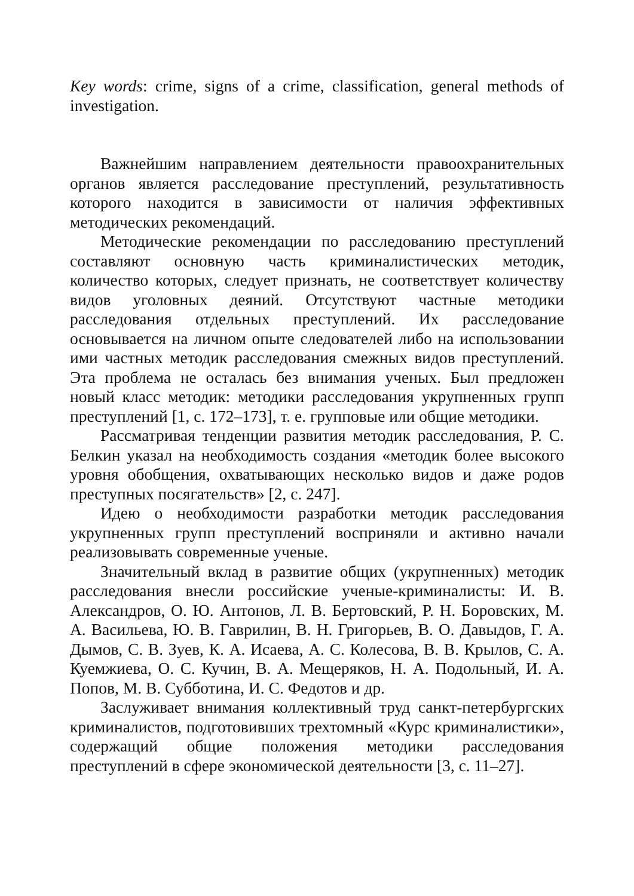Key words: crime, signs of a crime, classification, general methods of investigation.
Важнейшим направлением деятельности правоохранительных органов является расследование преступлений, результативность которого находится в зависимости от наличия эффективных методических рекомендаций.
Методические рекомендации по расследованию преступлений составляют основную часть криминалистических методик, количество которых, следует признать, не соответствует количеству видов уголовных деяний. Отсутствуют частные методики расследования отдельных преступлений. Их расследование основывается на личном опыте следователей либо на использовании ими частных методик расследования смежных видов преступлений. Эта проблема не осталась без внимания ученых. Был предложен новый класс методик: методики расследования укрупненных групп преступлений [1, с. 172–173], т. е. групповые или общие методики.
Рассматривая тенденции развития методик расследования, Р. С. Белкин указал на необходимость создания «методик более высокого уровня обобщения, охватывающих несколько видов и даже родов преступных посягательств» [2, с. 247].
Идею о необходимости разработки методик расследования укрупненных групп преступлений восприняли и активно начали реализовывать современные ученые.
Значительный вклад в развитие общих (укрупненных) методик расследования внесли российские ученые-криминалисты: И. В. Александров, О. Ю. Антонов, Л. В. Бертовский, Р. Н. Боровских, М. А. Васильева, Ю. В. Гаврилин, В. Н. Григорьев, В. О. Давыдов, Г. А. Дымов, С. В. Зуев, К. А. Исаева, А. С. Колесова, В. В. Крылов, С. А. Куемжиева, О. С. Кучин, В. А. Мещеряков, Н. А. Подольный, И. А. Попов, М. В. Субботина, И. С. Федотов и др.
Заслуживает внимания коллективный труд санкт-петербургских криминалистов, подготовивших трехтомный «Курс криминалистики», содержащий общие положения методики расследования преступлений в сфере экономической деятельности [3, с. 11–27].